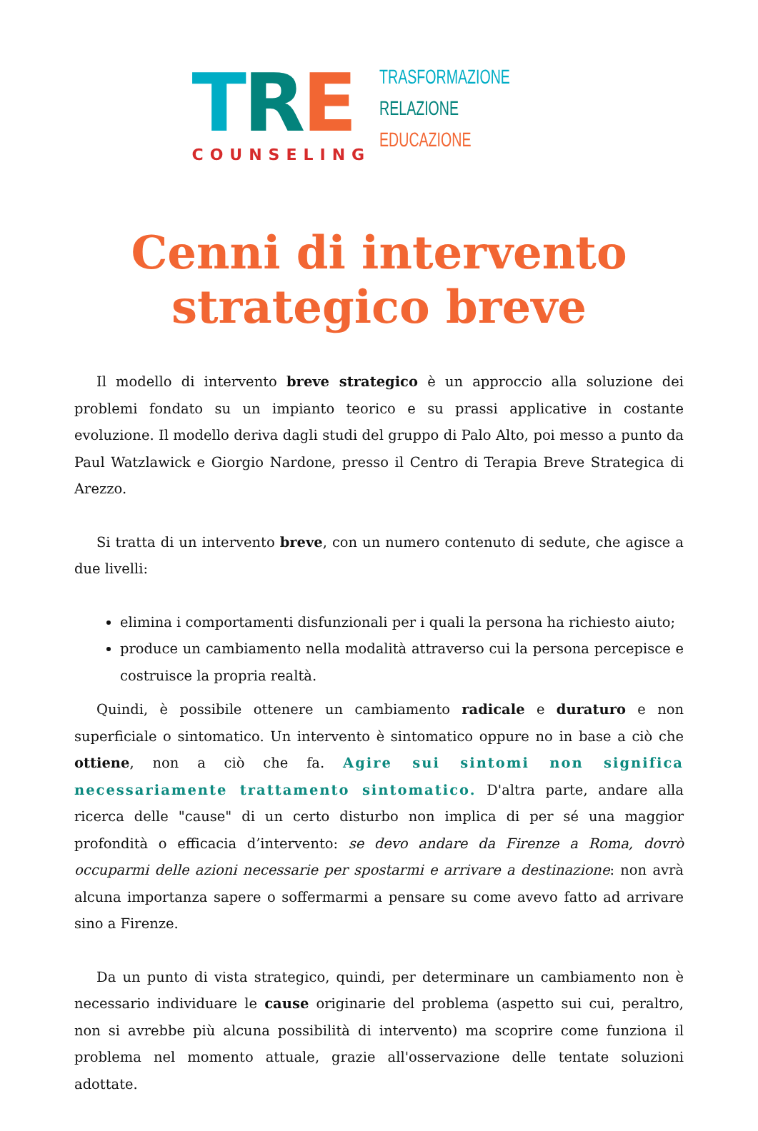TRE
COUNSELING
TRASFORMAZIONE
RELAZIONE
EDUCAZIONE
Cenni di intervento
strategico breve
Il modello di intervento breve strategico è un approccio alla soluzione dei problemi fondato su un impianto teorico e su prassi applicative in costante evoluzione. Il modello deriva dagli studi del gruppo di Palo Alto, poi messo a punto da Paul Watzlawick e Giorgio Nardone, presso il Centro di Terapia Breve Strategica di Arezzo.
Si tratta di un intervento breve, con un numero contenuto di sedute, che agisce a due livelli:
elimina i comportamenti disfunzionali per i quali la persona ha richiesto aiuto;
produce un cambiamento nella modalità attraverso cui la persona percepisce e costruisce la propria realtà.
Quindi, è possibile ottenere un cambiamento radicale e duraturo e non superficiale o sintomatico. Un intervento è sintomatico oppure no in base a ciò che ottiene, non a ciò che fa. Agire sui sintomi non significa necessariamente trattamento sintomatico. D'altra parte, andare alla ricerca delle "cause" di un certo disturbo non implica di per sé una maggior profondità o efficacia d’intervento: se devo andare da Firenze a Roma, dovrò occuparmi delle azioni necessarie per spostarmi e arrivare a destinazione: non avrà alcuna importanza sapere o soffermarmi a pensare su come avevo fatto ad arrivare sino a Firenze.
Da un punto di vista strategico, quindi, per determinare un cambiamento non è necessario individuare le cause originarie del problema (aspetto sui cui, peraltro, non si avrebbe più alcuna possibilità di intervento) ma scoprire come funziona il problema nel momento attuale, grazie all'osservazione delle tentate soluzioni adottate.